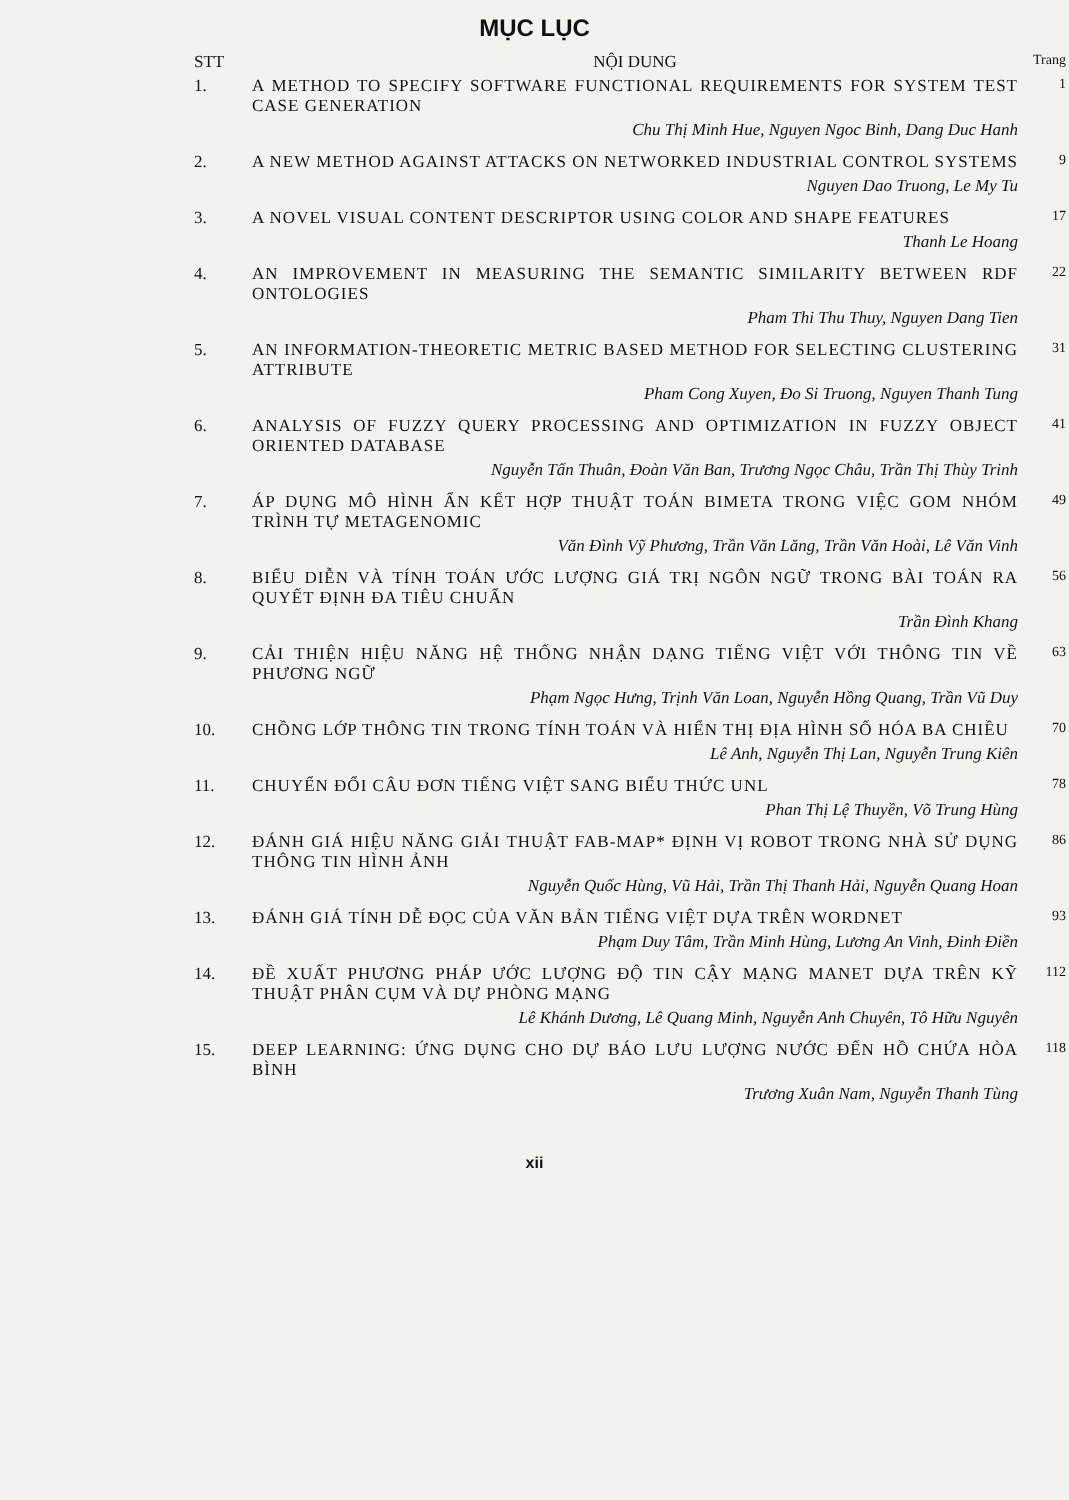MỤC LỤC
| STT | NỘI DUNG | Trang |
| --- | --- | --- |
| 1. | A METHOD TO SPECIFY SOFTWARE FUNCTIONAL REQUIREMENTS FOR SYSTEM TEST CASE GENERATION | 1 |
| | Chu Thị Minh Hue, Nguyen Ngoc Binh, Dang Duc Hanh | |
| 2. | A NEW METHOD AGAINST ATTACKS ON NETWORKED INDUSTRIAL CONTROL SYSTEMS | 9 |
| | Nguyen Dao Truong, Le My Tu | |
| 3. | A NOVEL VISUAL CONTENT DESCRIPTOR USING COLOR AND SHAPE FEATURES | 17 |
| | Thanh Le Hoang | |
| 4. | AN IMPROVEMENT IN MEASURING THE SEMANTIC SIMILARITY BETWEEN RDF ONTOLOGIES | 22 |
| | Pham Thi Thu Thuy, Nguyen Dang Tien | |
| 5. | AN INFORMATION-THEORETIC METRIC BASED METHOD FOR SELECTING CLUSTERING ATTRIBUTE | 31 |
| | Pham Cong Xuyen, Đo Si Truong, Nguyen Thanh Tung | |
| 6. | ANALYSIS OF FUZZY QUERY PROCESSING AND OPTIMIZATION IN FUZZY OBJECT ORIENTED DATABASE | 41 |
| | Nguyễn Tấn Thuân, Đoàn Văn Ban, Trương Ngọc Châu, Trần Thị Thùy Trinh | |
| 7. | ÁP DỤNG MÔ HÌNH ẨN KẾT HỢP THUẬT TOÁN BIMETA TRONG VIỆC GOM NHÓM TRÌNH TỰ METAGENOMIC | 49 |
| | Văn Đình Vỹ Phương, Trần Văn Lăng, Trần Văn Hoài, Lê Văn Vinh | |
| 8. | BIỂU DIỄN VÀ TÍNH TOÁN ƯỚC LƯỢNG GIÁ TRỊ NGÔN NGỮ TRONG BÀI TOÁN RA QUYẾT ĐỊNH ĐA TIÊU CHUẨN | 56 |
| | Trần Đình Khang | |
| 9. | CẢI THIỆN HIỆU NĂNG HỆ THỐNG NHẬN DẠNG TIẾNG VIỆT VỚI THÔNG TIN VỀ PHƯƠNG NGỮ | 63 |
| | Phạm Ngọc Hưng, Trịnh Văn Loan, Nguyễn Hồng Quang, Trần Vũ Duy | |
| 10. | CHỒNG LỚP THÔNG TIN TRONG TÍNH TOÁN VÀ HIỂN THỊ ĐỊA HÌNH SỐ HÓA BA CHIỀU | 70 |
| | Lê Anh, Nguyễn Thị Lan, Nguyễn Trung Kiên | |
| 11. | CHUYỂN ĐỔI CÂU ĐƠN TIẾNG VIỆT SANG BIỂU THỨC UNL | 78 |
| | Phan Thị Lệ Thuyền, Võ Trung Hùng | |
| 12. | ĐÁNH GIÁ HIỆU NĂNG GIẢI THUẬT FAB-MAP* ĐỊNH VỊ ROBOT TRONG NHÀ SỬ DỤNG THÔNG TIN HÌNH ẢNH | 86 |
| | Nguyễn Quốc Hùng, Vũ Hải, Trần Thị Thanh Hải, Nguyễn Quang Hoan | |
| 13. | ĐÁNH GIÁ TÍNH DỄ ĐỌC CỦA VĂN BẢN TIẾNG VIỆT DỰA TRÊN WORDNET | 93 |
| | Phạm Duy Tâm, Trần Minh Hùng, Lương An Vinh, Đinh Điền | |
| 14. | ĐỀ XUẤT PHƯƠNG PHÁP ƯỚC LƯỢNG ĐỘ TIN CẬY MẠNG MANET DỰA TRÊN KỸ THUẬT PHÂN CỤM VÀ DỰ PHÒNG MẠNG | 112 |
| | Lê Khánh Dương, Lê Quang Minh, Nguyễn Anh Chuyên, Tô Hữu Nguyên | |
| 15. | DEEP LEARNING: ỨNG DỤNG CHO DỰ BÁO LƯU LƯỢNG NƯỚC ĐẾN HỒ CHỨA HÒA BÌNH | 118 |
| | Trương Xuân Nam, Nguyễn Thanh Tùng | |
xii